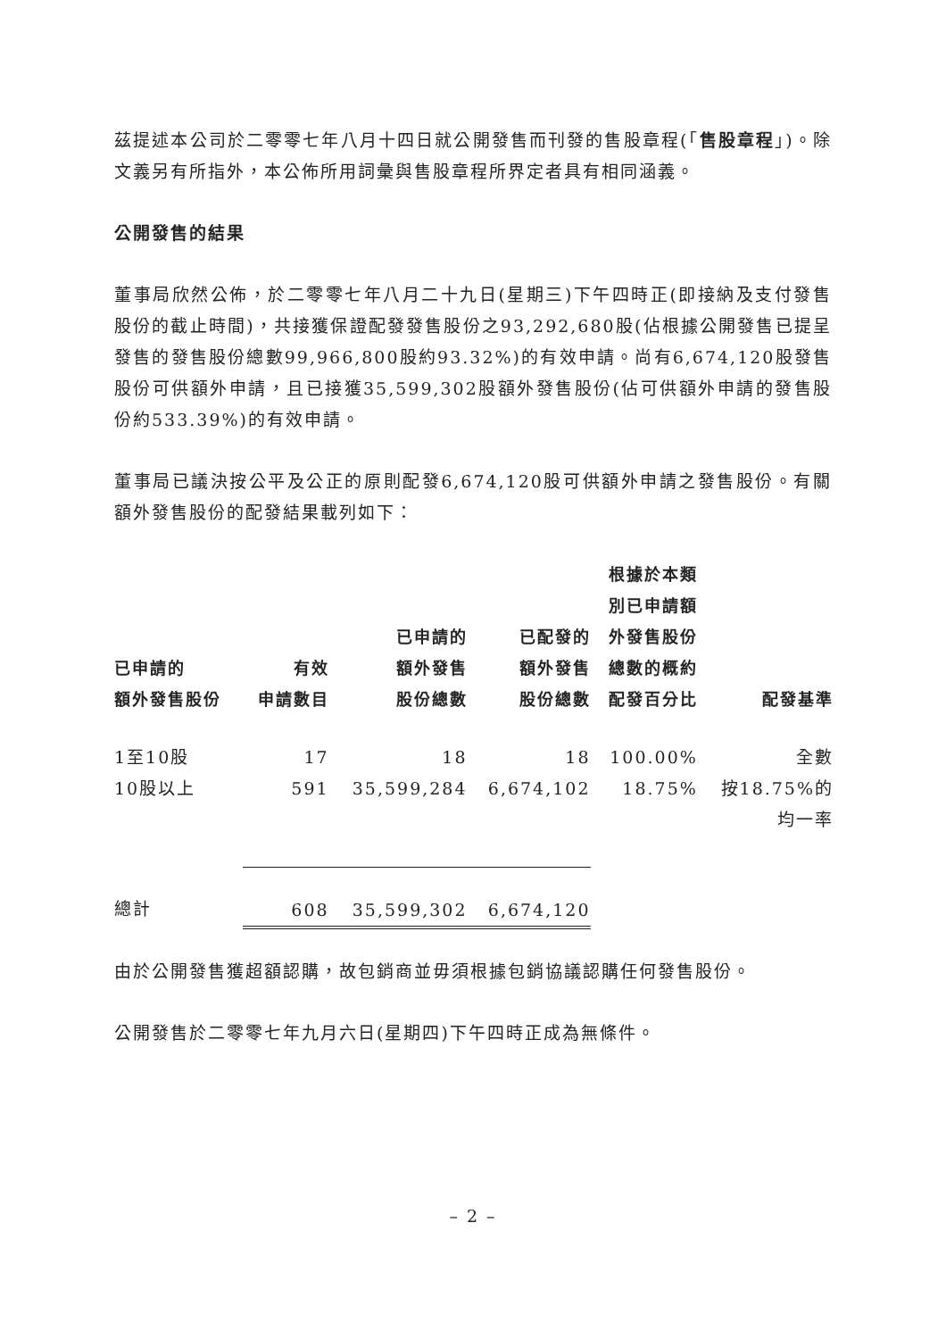茲提述本公司於二零零七年八月十四日就公開發售而刊發的售股章程(「售股章程」)。除文義另有所指外，本公佈所用詞彙與售股章程所界定者具有相同涵義。
公開發售的結果
董事局欣然公佈，於二零零七年八月二十九日(星期三)下午四時正(即接納及支付發售股份的截止時間)，共接獲保證配發發售股份之93,292,680股(佔根據公開發售已提呈發售的發售股份總數99,966,800股約93.32%)的有效申請。尚有6,674,120股發售股份可供額外申請，且已接獲35,599,302股額外發售股份(佔可供額外申請的發售股份約533.39%)的有效申請。
董事局已議決按公平及公正的原則配發6,674,120股可供額外申請之發售股份。有關額外發售股份的配發結果載列如下：
| 已申請的 額外發售股份 | 有效 申請數目 | 已申請的 額外發售 股份總數 | 已配發的 額外發售 股份總數 | 根據於本類 別已申請額 外發售股份 總數的概約 配發百分比 | 配發基準 |
| --- | --- | --- | --- | --- | --- |
| 1至10股 | 17 | 18 | 18 | 100.00% | 全數 |
| 10股以上 | 591 | 35,599,284 | 6,674,102 | 18.75% | 按18.75%的 均一率 |
| 總計 | 608 | 35,599,302 | 6,674,120 | | |
由於公開發售獲超額認購，故包銷商並毋須根據包銷協議認購任何發售股份。
公開發售於二零零七年九月六日(星期四)下午四時正成為無條件。
– 2 –